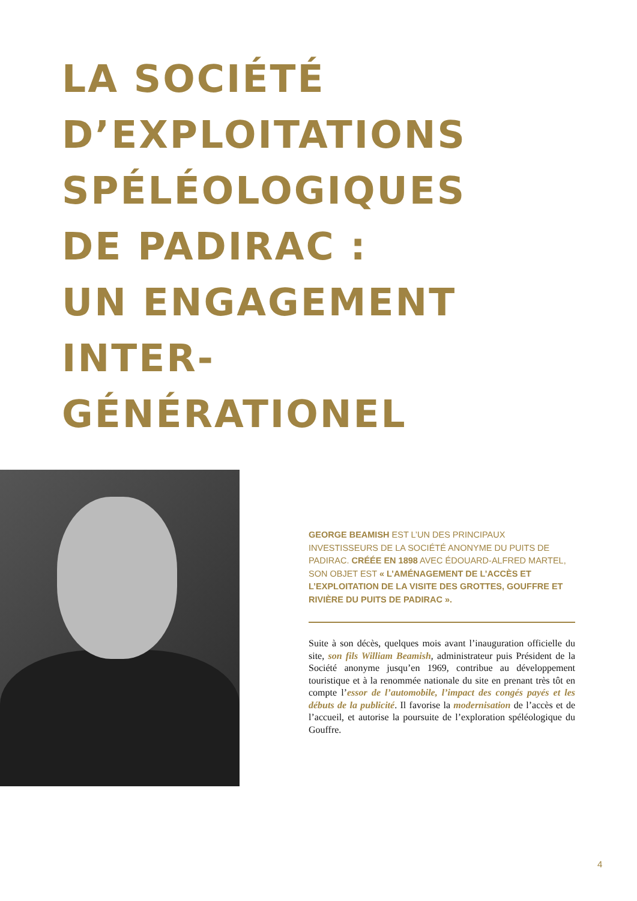LA SOCIÉTÉ
D’EXPLOITATIONS
SPÉLÉOLOGIQUES
DE PADIRAC :
UN ENGAGEMENT
INTER-
GÉNÉRATIONEL
GEORGE BEAMISH EST L’UN DES PRINCIPAUX INVESTISSEURS DE LA SOCIÉTÉ ANONYME DU PUITS DE PADIRAC. CRÉÉE EN 1898 AVEC ÉDOUARD-ALFRED MARTEL, SON OBJET EST « L’AMÉNAGEMENT DE L’ACCÈS ET L’EXPLOITATION DE LA VISITE DES GROTTES, GOUFFRE ET RIVIÈRE DU PUITS DE PADIRAC ».
Suite à son décès, quelques mois avant l’inauguration officielle du site, son fils William Beamish, administrateur puis Président de la Société anonyme jusqu’en 1969, contribue au développement touristique et à la renommée nationale du site en prenant très tôt en compte l’essor de l’automobile, l’impact des congés payés et les débuts de la publicité. Il favorise la modernisation de l’accès et de l’accueil, et autorise la poursuite de l’exploration spéléologique du Gouffre.
4